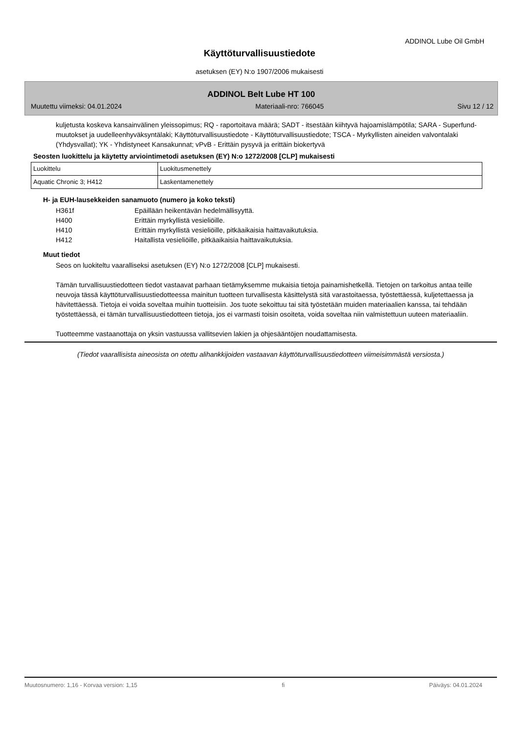ADDINOL Lube Oil GmbH
Käyttöturvallisuustiedote
asetuksen (EY) N:o 1907/2006 mukaisesti
ADDINOL Belt Lube HT 100
Muutettu viimeksi: 04.01.2024 Materiaali-nro: 766045 Sivu 12 / 12
kuljetusta koskeva kansainvälinen yleissopimus; RQ - raportoitava määrä; SADT - itsestään kiihtyvä hajoamislämpötila; SARA - Superfund-muutokset ja uudelleenhyväksyntälaki; Käyttöturvallisuustiedote - Käyttöturvallisuustiedote; TSCA - Myrkyllisten aineiden valvontalaki (Yhdysvallat); YK - Yhdistyneet Kansakunnat; vPvB - Erittäin pysyvä ja erittäin biokertyvä
Seosten luokittelu ja käytetty arviointimetodi asetuksen (EY) N:o 1272/2008 [CLP] mukaisesti
| Luokittelu | Luokitusmenettely |
| Aquatic Chronic 3; H412 | Laskentamenettely |
H- ja EUH-lausekkeiden sanamuoto (numero ja koko teksti)
H361f Epäillään heikentävän hedelmällisyyttä.
H400 Erittäin myrkyllistä vesieliöille.
H410 Erittäin myrkyllistä vesieliöille, pitkäaikaisia haittavaikutuksia.
H412 Haitallista vesieliöille, pitkäaikaisia haittavaikutuksia.
Muut tiedot
Seos on luokiteltu vaaralliseksi asetuksen (EY) N:o 1272/2008 [CLP] mukaisesti.
Tämän turvallisuustiedotteen tiedot vastaavat parhaan tietämyksemme mukaisia tietoja painamishetkellä. Tietojen on tarkoitus antaa teille neuvoja tässä käyttöturvallisuustiedotteessa mainitun tuotteen turvallisesta käsittelystä sitä varastoitaessa, työstettäessä, kuljetettaessa ja hävitettäessä. Tietoja ei voida soveltaa muihin tuotteisiin. Jos tuote sekoittuu tai sitä työstetään muiden materiaalien kanssa, tai tehdään työstettäessä, ei tämän turvallisuustiedotteen tietoja, jos ei varmasti toisin osoiteta, voida soveltaa niin valmistettuun uuteen materiaaliin.
Tuotteemme vastaanottaja on yksin vastuussa vallitsevien lakien ja ohjesääntöjen noudattamisesta.
(Tiedot vaarallisista aineosista on otettu alihankkijoiden vastaavan käyttöturvallisuustiedotteen viimeisimmästä versiosta.)
Muutosnumero: 1,16 - Korvaa version: 1,15 fi Päiväys: 04.01.2024